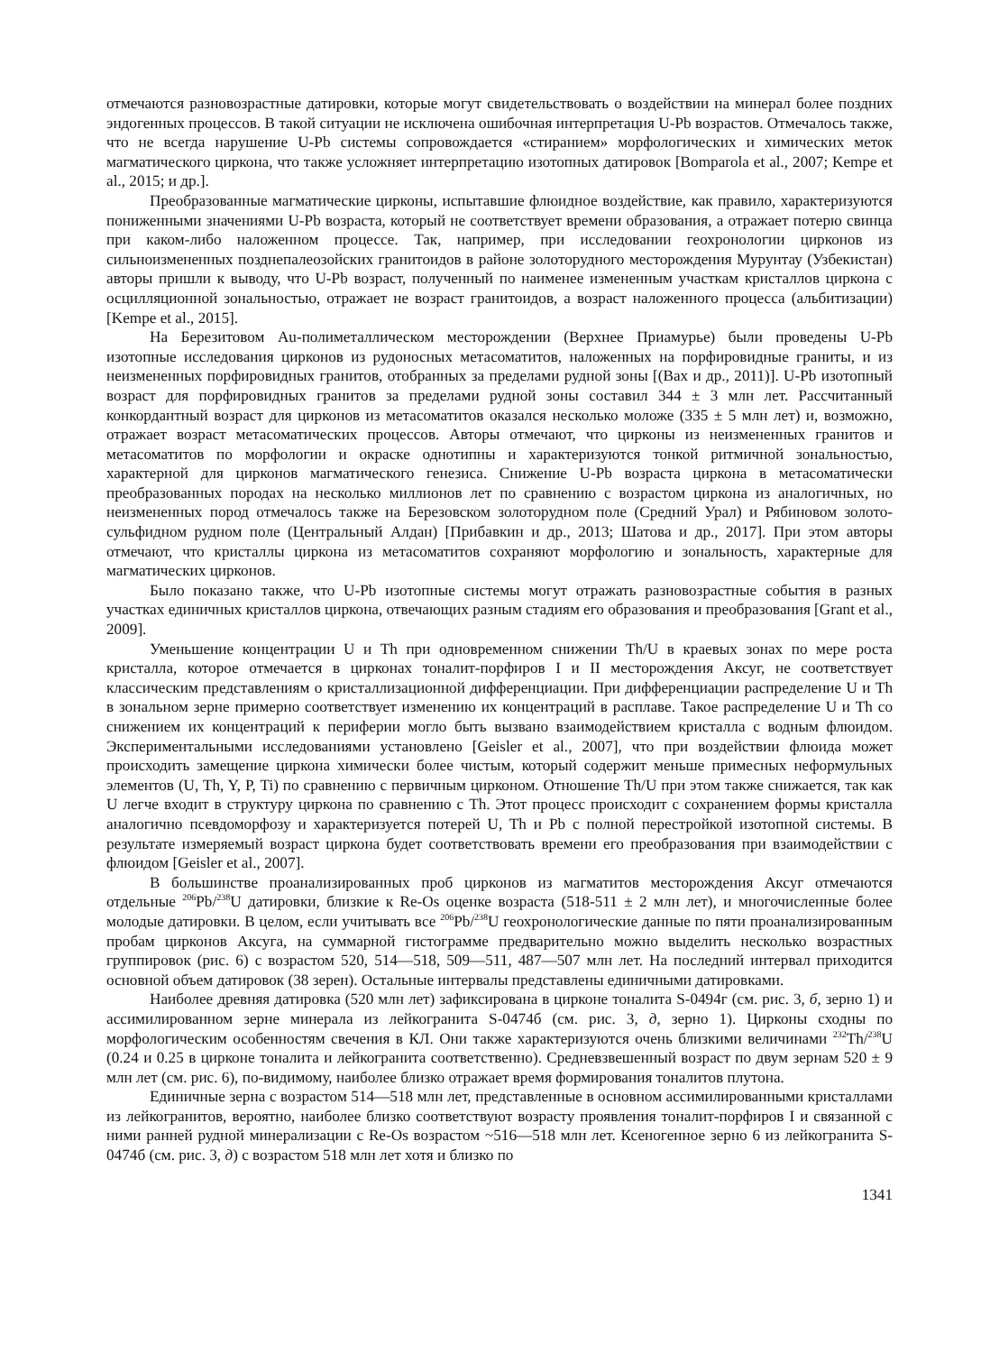отмечаются разновозрастные датировки, которые могут свидетельствовать о воздействии на минерал более поздних эндогенных процессов. В такой ситуации не исключена ошибочная интерпретация U-Pb возрастов. Отмечалось также, что не всегда нарушение U-Pb системы сопровождается «стиранием» морфологических и химических меток магматического циркона, что также усложняет интерпретацию изотопных датировок [Bomparola et al., 2007; Kempe et al., 2015; и др.].
Преобразованные магматические цирконы, испытавшие флюидное воздействие, как правило, характеризуются пониженными значениями U-Pb возраста, который не соответствует времени образования, а отражает потерю свинца при каком-либо наложенном процессе. Так, например, при исследовании геохронологии цирконов из сильноизмененных позднепалеозойских гранитоидов в районе золоторудного месторождения Мурунтау (Узбекистан) авторы пришли к выводу, что U-Pb возраст, полученный по наименее измененным участкам кристаллов циркона с осцилляционной зональностью, отражает не возраст гранитоидов, а возраст наложенного процесса (альбитизации) [Kempe et al., 2015].
На Березитовом Au-полиметаллическом месторождении (Верхнее Приамурье) были проведены U-Pb изотопные исследования цирконов из рудоносных метасоматитов, наложенных на порфировидные граниты, и из неизмененных порфировидных гранитов, отобранных за пределами рудной зоны [(Вах и др., 2011)]. U-Pb изотопный возраст для порфировидных гранитов за пределами рудной зоны составил 344 ± 3 млн лет. Рассчитанный конкордантный возраст для цирконов из метасоматитов оказался несколько моложе (335 ± 5 млн лет) и, возможно, отражает возраст метасоматических процессов. Авторы отмечают, что цирконы из неизмененных гранитов и метасоматитов по морфологии и окраске однотипны и характеризуются тонкой ритмичной зональностью, характерной для цирконов магматического генезиса. Снижение U-Pb возраста циркона в метасоматически преобразованных породах на несколько миллионов лет по сравнению с возрастом циркона из аналогичных, но неизмененных пород отмечалось также на Березовском золоторудном поле (Средний Урал) и Рябиновом золото-сульфидном рудном поле (Центральный Алдан) [Прибавкин и др., 2013; Шатова и др., 2017]. При этом авторы отмечают, что кристаллы циркона из метасоматитов сохраняют морфологию и зональность, характерные для магматических цирконов.
Было показано также, что U-Pb изотопные системы могут отражать разновозрастные события в разных участках единичных кристаллов циркона, отвечающих разным стадиям его образования и преобразования [Grant et al., 2009].
Уменьшение концентрации U и Th при одновременном снижении Th/U в краевых зонах по мере роста кристалла, которое отмечается в цирконах тоналит-порфиров I и II месторождения Аксуг, не соответствует классическим представлениям о кристаллизационной дифференциации. При дифференциации распределение U и Th в зональном зерне примерно соответствует изменению их концентраций в расплаве. Такое распределение U и Th со снижением их концентраций к периферии могло быть вызвано взаимодействием кристалла с водным флюидом. Экспериментальными исследованиями установлено [Geisler et al., 2007], что при воздействии флюида может происходить замещение циркона химически более чистым, который содержит меньше примесных неформульных элементов (U, Th, Y, P, Ti) по сравнению с первичным цирконом. Отношение Th/U при этом также снижается, так как U легче входит в структуру циркона по сравнению с Th. Этот процесс происходит с сохранением формы кристалла аналогично псевдоморфозу и характеризуется потерей U, Th и Pb с полной перестройкой изотопной системы. В результате измеряемый возраст циркона будет соответствовать времени его преобразования при взаимодействии с флюидом [Geisler et al., 2007].
В большинстве проанализированных проб цирконов из магматитов месторождения Аксуг отмечаются отдельные <sup>206</sup>Pb/<sup>238</sup>U датировки, близкие к Re-Os оценке возраста (518-511 ± 2 млн лет), и многочисленные более молодые датировки. В целом, если учитывать все <sup>206</sup>Pb/<sup>238</sup>U геохронологические данные по пяти проанализированным пробам цирконов Аксуга, на суммарной гистограмме предварительно можно выделить несколько возрастных группировок (рис. 6) с возрастом 520, 514—518, 509—511, 487—507 млн лет. На последний интервал приходится основной объем датировок (38 зерен). Остальные интервалы представлены единичными датировками.
Наиболее древняя датировка (520 млн лет) зафиксирована в цирконе тоналита S-0494г (см. рис. 3, б, зерно 1) и ассимилированном зерне минерала из лейкогранита S-0474б (см. рис. 3, д, зерно 1). Цирконы сходны по морфологическим особенностям свечения в КЛ. Они также характеризуются очень близкими величинами <sup>232</sup>Th/<sup>238</sup>U (0.24 и 0.25 в цирконе тоналита и лейкогранита соответственно). Средневзвешенный возраст по двум зернам 520 ± 9 млн лет (см. рис. 6), по-видимому, наиболее близко отражает время формирования тоналитов плутона.
Единичные зерна с возрастом 514—518 млн лет, представленные в основном ассимилированными кристаллами из лейкогранитов, вероятно, наиболее близко соответствуют возрасту проявления тоналит-порфиров I и связанной с ними ранней рудной минерализации с Re-Os возрастом ~516—518 млн лет. Ксеногенное зерно 6 из лейкогранита S-0474б (см. рис. 3, д) с возрастом 518 млн лет хотя и близко по
1341